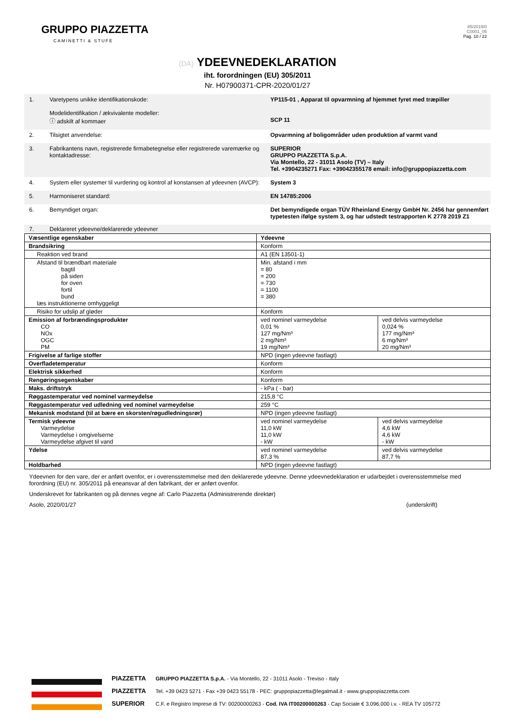GRUPPO PIAZZETTA
CAMINETTI & STUFE
85/2019/0
C0001_05
Pag. 10 / 22
(DA) YDEEVNEDEKLARATION
iht. forordningen (EU) 305/2011
Nr. H07900371-CPR-2020/01/27
1. Varetypens unikke identifikationskode:
Modelidentifikation / ækvivalente modeller:
ⓘ adskilt af kommaer
YP115-01 , Apparat til opvarmning af hjemmet fyret med træpiller
SCP 11
2. Tilsigtet anvendelse: Opvarmning af boligområder uden produktion af varmt vand
3. Fabrikantens navn, registrerede firmabetegnelse eller registrerede varemærke og kontaktadresse:
SUPERIOR
GRUPPO PIAZZETTA S.p.A.
Via Montello, 22 - 31011 Asolo (TV) – Italy
Tel. +3904235271 Fax: +39042355178 email: info@gruppopiazzetta.com
4. System eller systemer til vurdering og kontrol af konstansen af ydeevnen (AVCP):
System 3
5. Harmoniseret standard: EN 14785:2006
6. Bemyndiget organ: Det bemyndigede organ TÜV Rheinland Energy GmbH Nr. 2456 har gennemført typetesten ifølge system 3, og har udstedt testrapporten K 2778 2019 Z1
7. Deklareret ydeevne/deklarerede ydeevner
| Væsentlige egenskaber | Ydeevne | |
| Brandsikring | Konform | |
| Reaktion ved brand | A1 (EN 13501-1) | |
| Afstand til brændbart materiale bagtil på siden for oven fortil bund læs instruktionerne omhyggeligt | Min. afstand i mm = 80 = 200 = 730 = 1100 = 380 | |
| Risiko for udslip af gløder | Konform | |
| Emission af forbrændingsprodukter CO NOx OGC PM | ved nominel varmeydelse 0,01 % 127 mg/Nm³ 2 mg/Nm³ 19 mg/Nm³ | ved delvis varmeydelse 0,024 % 177 mg/Nm³ 6 mg/Nm³ 20 mg/Nm³ |
| Frigivelse af farlige stoffer | NPD (ingen ydeevne fastlagt) | |
| Overfladetemperatur | Konform | |
| Elektrisk sikkerhed | Konform | |
| Rengøringsegenskaber | Konform | |
| Maks. driftstryk | - kPa ( - bar) | |
| Røggastemperatur ved nominel varmeydelse | 215,8 °C | |
| Røggastemperatur ved udledning ved nominel varmeydelse | 259 °C | |
| Mekanisk modstand (til at bære en skorsten/røgudledningsrør) | NPD (ingen ydeevne fastlagt) | |
| Termisk ydeevne Varmeydelse Varmeydelse i omgivelserne Varmeydelse afgivet til vand | ved nominel varmeydelse 11,0 kW 11,0 kW - kW | ved delvis varmeydelse 4,6 kW 4,6 kW - kW |
| Ydelse | ved nominel varmeydelse 87,3 % | ved delvis varmeydelse 87,7 % |
| Holdbarhed | NPD (ingen ydeevne fastlagt) | |
Ydeevnen for den vare, der er anført ovenfor, er i overensstemmelse med den deklarerede ydeevne. Denne ydeevnedeklaration er udarbejdet i overensstemmelse med forordning (EU) nr. 305/2011 på eneansvar af den fabrikant, der er anført ovenfor.
Underskrevet for fabrikanten og på dennes vegne af: Carlo Piazzetta (Administrerende direktør)
Asolo, 2020/01/27 (underskrift)
PIAZZETTA
PIAZZETTA
SUPERIOR
GRUPPO PIAZZETTA S.p.A. - Via Montello, 22 - 31011 Asolo - Treviso - Italy
Tel. +39 0423 5271 - Fax +39 0423 55178 - PEC: gruppopiazzetta@legalmail.it - www.gruppopiazzetta.com
C.F. e Registro Imprese di TV: 00200000263 - Cod. IVA IT00200000263 - Cap Sociale € 3.096.000 i.v. - REA TV 105772